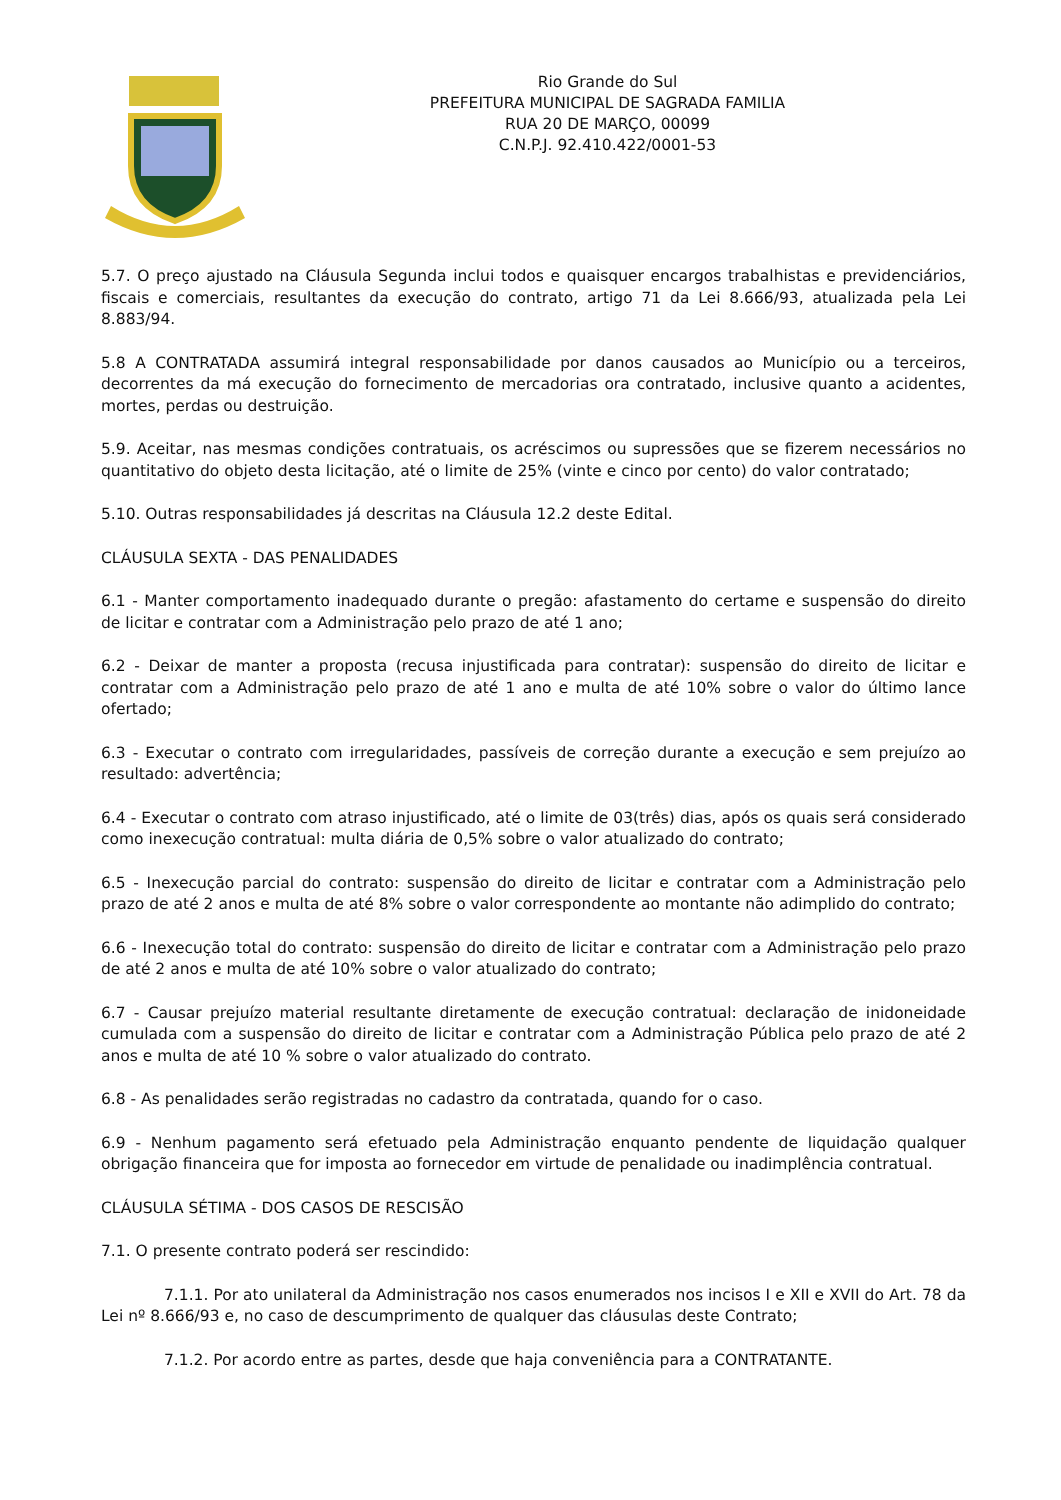Rio Grande do Sul
PREFEITURA MUNICIPAL DE SAGRADA FAMILIA
RUA 20 DE MARÇO, 00099
C.N.P.J. 92.410.422/0001-53
5.7. O preço ajustado na Cláusula Segunda inclui todos e quaisquer encargos trabalhistas e previdenciários, fiscais e comerciais, resultantes da execução do contrato, artigo 71 da Lei 8.666/93, atualizada pela Lei 8.883/94.
5.8 A CONTRATADA assumirá integral responsabilidade por danos causados ao Município ou a terceiros, decorrentes da má execução do fornecimento de mercadorias ora contratado, inclusive quanto a acidentes, mortes, perdas ou destruição.
5.9. Aceitar, nas mesmas condições contratuais, os acréscimos ou supressões que se fizerem necessários no quantitativo do objeto desta licitação, até o limite de 25% (vinte e cinco por cento) do valor contratado;
5.10. Outras responsabilidades já descritas na Cláusula 12.2 deste Edital.
CLÁUSULA SEXTA - DAS PENALIDADES
6.1 - Manter comportamento inadequado durante o pregão: afastamento do certame e suspensão do direito de licitar e contratar com a Administração pelo prazo de até 1 ano;
6.2 - Deixar de manter a proposta (recusa injustificada para contratar): suspensão do direito de licitar e contratar com a Administração pelo prazo de até 1 ano e multa de até 10% sobre o valor do último lance ofertado;
6.3 - Executar o contrato com irregularidades, passíveis de correção durante a execução e sem prejuízo ao resultado: advertência;
6.4 - Executar o contrato com atraso injustificado, até o limite de 03(três) dias, após os quais será considerado como inexecução contratual: multa diária de 0,5% sobre o valor atualizado do contrato;
6.5 - Inexecução parcial do contrato: suspensão do direito de licitar e contratar com a Administração pelo prazo de até 2 anos e multa de até 8% sobre o valor correspondente ao montante não adimplido do contrato;
6.6 - Inexecução total do contrato: suspensão do direito de licitar e contratar com a Administração pelo prazo de até 2 anos e multa de até 10% sobre o valor atualizado do contrato;
6.7 - Causar prejuízo material resultante diretamente de execução contratual: declaração de inidoneidade cumulada com a suspensão do direito de licitar e contratar com a Administração Pública pelo prazo de até 2 anos e multa de até 10 % sobre o valor atualizado do contrato.
6.8 - As penalidades serão registradas no cadastro da contratada, quando for o caso.
6.9 - Nenhum pagamento será efetuado pela Administração enquanto pendente de liquidação qualquer obrigação financeira que for imposta ao fornecedor em virtude de penalidade ou inadimplência contratual.
CLÁUSULA SÉTIMA - DOS CASOS DE RESCISÃO
7.1. O presente contrato poderá ser rescindido:
7.1.1. Por ato unilateral da Administração nos casos enumerados nos incisos I e XII e XVII do Art. 78 da Lei nº 8.666/93 e, no caso de descumprimento de qualquer das cláusulas deste Contrato;
7.1.2. Por acordo entre as partes, desde que haja conveniência para a CONTRATANTE.